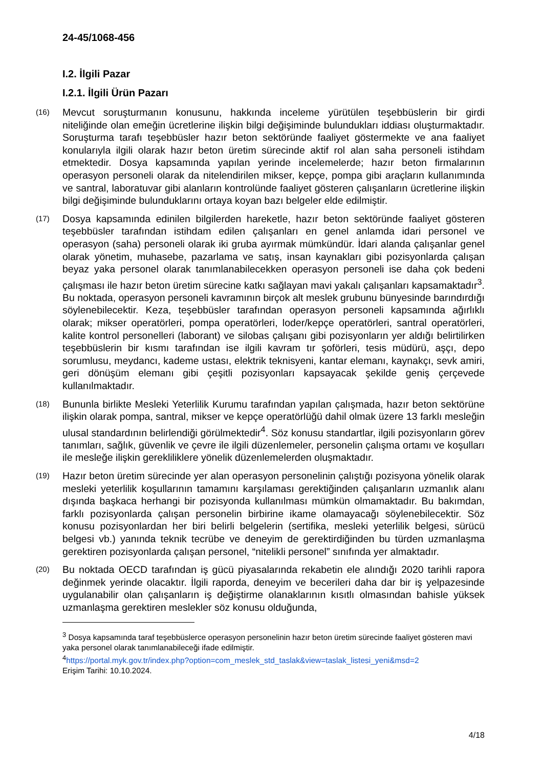24-45/1068-456
I.2. İlgili Pazar
I.2.1. İlgili Ürün Pazarı
(16) Mevcut soruşturmanın konusunu, hakkında inceleme yürütülen teşebbüslerin bir girdi niteliğinde olan emeğin ücretlerine ilişkin bilgi değişiminde bulundukları iddiası oluşturmaktadır. Soruşturma tarafı teşebbüsler hazır beton sektöründe faaliyet göstermekte ve ana faaliyet konularıyla ilgili olarak hazır beton üretim sürecinde aktif rol alan saha personeli istihdam etmektedir. Dosya kapsamında yapılan yerinde incelemelerde; hazır beton firmalarının operasyon personeli olarak da nitelendirilen mikser, kepçe, pompa gibi araçların kullanımında ve santral, laboratuvar gibi alanların kontrolünde faaliyet gösteren çalışanların ücretlerine ilişkin bilgi değişiminde bulunduklarını ortaya koyan bazı belgeler elde edilmiştir.
(17) Dosya kapsamında edinilen bilgilerden hareketle, hazır beton sektöründe faaliyet gösteren teşebbüsler tarafından istihdam edilen çalışanları en genel anlamda idari personel ve operasyon (saha) personeli olarak iki gruba ayırmak mümkündür. İdari alanda çalışanlar genel olarak yönetim, muhasebe, pazarlama ve satış, insan kaynakları gibi pozisyonlarda çalışan beyaz yaka personel olarak tanımlanabilecekken operasyon personeli ise daha çok bedeni çalışması ile hazır beton üretim sürecine katkı sağlayan mavi yakalı çalışanları kapsamaktadır<sup>3</sup>. Bu noktada, operasyon personeli kavramının birçok alt meslek grubunu bünyesinde barındırdığı söylenebilecektir. Keza, teşebbüsler tarafından operasyon personeli kapsamında ağırlıklı olarak; mikser operatörleri, pompa operatörleri, loder/kepçe operatörleri, santral operatörleri, kalite kontrol personelleri (laborant) ve silobas çalışanı gibi pozisyonların yer aldığı belirtilirken teşebbüslerin bir kısmı tarafından ise ilgili kavram tır şoförleri, tesis müdürü, aşçı, depo sorumlusu, meydancı, kademe ustası, elektrik teknisyeni, kantar elemanı, kaynakçı, sevk amiri, geri dönüşüm elemanı gibi çeşitli pozisyonları kapsayacak şekilde geniş çerçevede kullanılmaktadır.
(18) Bununla birlikte Mesleki Yeterlilik Kurumu tarafından yapılan çalışmada, hazır beton sektörüne ilişkin olarak pompa, santral, mikser ve kepçe operatörlüğü dahil olmak üzere 13 farklı mesleğin ulusal standardının belirlendiği görülmektedir<sup>4</sup>. Söz konusu standartlar, ilgili pozisyonların görev tanımları, sağlık, güvenlik ve çevre ile ilgili düzenlemeler, personelin çalışma ortamı ve koşulları ile mesleğe ilişkin gerekliliklere yönelik düzenlemelerden oluşmaktadır.
(19) Hazır beton üretim sürecinde yer alan operasyon personelinin çalıştığı pozisyona yönelik olarak mesleki yeterlilik koşullarının tamamını karşılaması gerektiğinden çalışanların uzmanlık alanı dışında başkaca herhangi bir pozisyonda kullanılması mümkün olmamaktadır. Bu bakımdan, farklı pozisyonlarda çalışan personelin birbirine ikame olamayacağı söylenebilecektir. Söz konusu pozisyonlardan her biri belirli belgelerin (sertifika, mesleki yeterlilik belgesi, sürücü belgesi vb.) yanında teknik tecrübe ve deneyim de gerektirdiğinden bu türden uzmanlaşma gerektiren pozisyonlarda çalışan personel, “nitelikli personel” sınıfında yer almaktadır.
(20) Bu noktada OECD tarafından iş gücü piyasalarında rekabetin ele alındığı 2020 tarihli rapora değinmek yerinde olacaktır. İlgili raporda, deneyim ve becerileri daha dar bir iş yelpazesinde uygulanabilir olan çalışanların iş değiştirme olanaklarının kısıtlı olmasından bahisle yüksek uzmanlaşma gerektiren meslekler söz konusu olduğunda,
<sup>3</sup> Dosya kapsamında taraf teşebbüslerce operasyon personelinin hazır beton üretim sürecinde faaliyet gösteren mavi yaka personel olarak tanımlanabileceği ifade edilmiştir.
<sup>4</sup> https://portal.myk.gov.tr/index.php?option=com_meslek_std_taslak&view=taslak_listesi_yeni&msd=2
Erişim Tarihi: 10.10.2024.
4/18